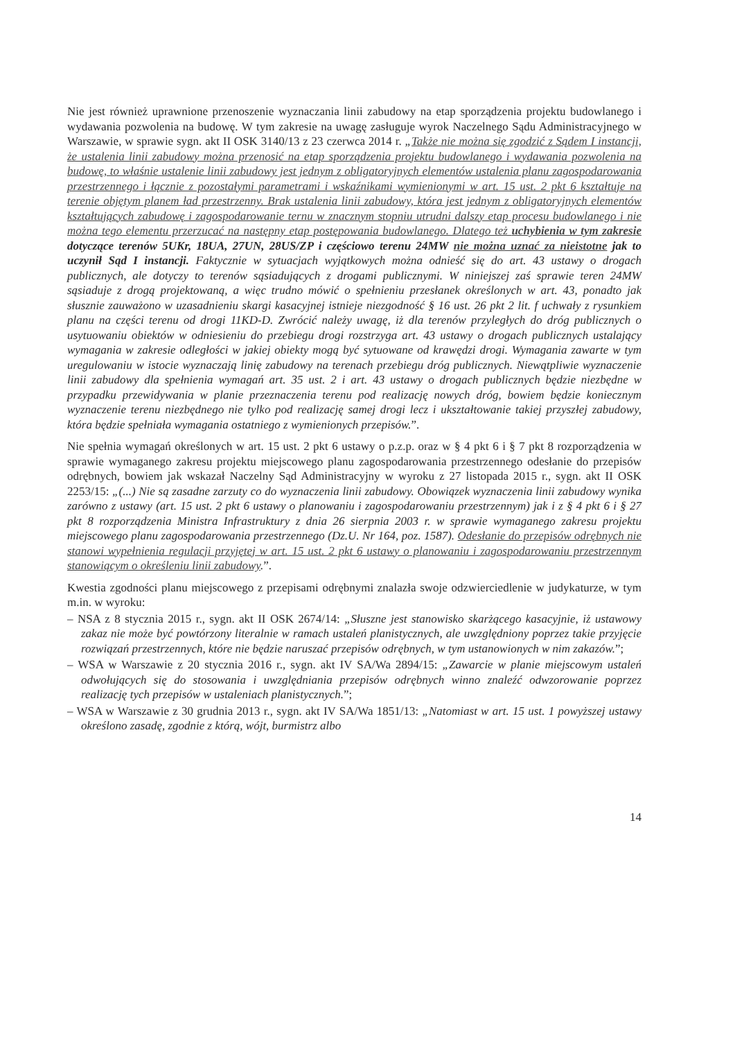Nie jest również uprawnione przenoszenie wyznaczania linii zabudowy na etap sporządzenia projektu budowlanego i wydawania pozwolenia na budowę. W tym zakresie na uwagę zasługuje wyrok Naczelnego Sądu Administracyjnego w Warszawie, w sprawie sygn. akt II OSK 3140/13 z 23 czerwca 2014 r. „Także nie można się zgodzić z Sądem I instancji, że ustalenia linii zabudowy można przenosić na etap sporządzenia projektu budowlanego i wydawania pozwolenia na budowę, to właśnie ustalenie linii zabudowy jest jednym z obligatoryjnych elementów ustalenia planu zagospodarowania przestrzennego i łącznie z pozostałymi parametrami i wskaźnikami wymienionymi w art. 15 ust. 2 pkt 6 kształtuje na terenie objętym planem ład przestrzenny. Brak ustalenia linii zabudowy, która jest jednym z obligatoryjnych elementów kształtujących zabudowę i zagospodarowanie ternu w znacznym stopniu utrudni dalszy etap procesu budowlanego i nie można tego elementu przerzucać na następny etap postępowania budowlanego. Dlatego też uchybienia w tym zakresie dotyczące terenów 5UKr, 18UA, 27UN, 28US/ZP i częściowo terenu 24MW nie można uznać za nieistotne jak to uczynił Sąd I instancji. Faktycznie w sytuacjach wyjątkowych można odnieść się do art. 43 ustawy o drogach publicznych, ale dotyczy to terenów sąsiadujących z drogami publicznymi. W niniejszej zaś sprawie teren 24MW sąsiaduje z drogą projektowaną, a więc trudno mówić o spełnieniu przesłanek określonych w art. 43, ponadto jak słusznie zauważono w uzasadnieniu skargi kasacyjnej istnieje niezgodność § 16 ust. 26 pkt 2 lit. f uchwały z rysunkiem planu na części terenu od drogi 11KD-D. Zwrócić należy uwagę, iż dla terenów przyległych do dróg publicznych o usytuowaniu obiektów w odniesieniu do przebiegu drogi rozstrzyga art. 43 ustawy o drogach publicznych ustalający wymagania w zakresie odległości w jakiej obiekty mogą być sytuowane od krawędzi drogi. Wymagania zawarte w tym uregulowaniu w istocie wyznaczają linię zabudowy na terenach przebiegu dróg publicznych. Niewątpliwie wyznaczenie linii zabudowy dla spełnienia wymagań art. 35 ust. 2 i art. 43 ustawy o drogach publicznych będzie niezbędne w przypadku przewidywania w planie przeznaczenia terenu pod realizację nowych dróg, bowiem będzie koniecznym wyznaczenie terenu niezbędnego nie tylko pod realizację samej drogi lecz i ukształtowanie takiej przyszłej zabudowy, która będzie spełniała wymagania ostatniego z wymienionych przepisów.”.
Nie spełnia wymagań określonych w art. 15 ust. 2 pkt 6 ustawy o p.z.p. oraz w § 4 pkt 6 i § 7 pkt 8 rozporządzenia w sprawie wymaganego zakresu projektu miejscowego planu zagospodarowania przestrzennego odesłanie do przepisów odrębnych, bowiem jak wskazał Naczelny Sąd Administracyjny w wyroku z 27 listopada 2015 r., sygn. akt II OSK 2253/15: „(...) Nie są zasadne zarzuty co do wyznaczenia linii zabudowy. Obowiązek wyznaczenia linii zabudowy wynika zarówno z ustawy (art. 15 ust. 2 pkt 6 ustawy o planowaniu i zagospodarowaniu przestrzennym) jak i z § 4 pkt 6 i § 27 pkt 8 rozporządzenia Ministra Infrastruktury z dnia 26 sierpnia 2003 r. w sprawie wymaganego zakresu projektu miejscowego planu zagospodarowania przestrzennego (Dz.U. Nr 164, poz. 1587). Odesłanie do przepisów odrębnych nie stanowi wypełnienia regulacji przyjętej w art. 15 ust. 2 pkt 6 ustawy o planowaniu i zagospodarowaniu przestrzennym stanowiącym o określeniu linii zabudowy.”.
Kwestia zgodności planu miejscowego z przepisami odrębnymi znalazła swoje odzwierciedlenie w judykaturze, w tym m.in. w wyroku:
– NSA z 8 stycznia 2015 r., sygn. akt II OSK 2674/14: „Słuszne jest stanowisko skarżącego kasacyjnie, iż ustawowy zakaz nie może być powtórzony literalnie w ramach ustaleń planistycznych, ale uwzględniony poprzez takie przyjęcie rozwiązań przestrzennych, które nie będzie naruszać przepisów odrębnych, w tym ustanowionych w nim zakazów.”;
– WSA w Warszawie z 20 stycznia 2016 r., sygn. akt IV SA/Wa 2894/15: „Zawarcie w planie miejscowym ustaleń odwołujących się do stosowania i uwzględniania przepisów odrębnych winno znaleźć odwzorowanie poprzez realizację tych przepisów w ustaleniach planistycznych.”;
– WSA w Warszawie z 30 grudnia 2013 r., sygn. akt IV SA/Wa 1851/13: „Natomiast w art. 15 ust. 1 powyższej ustawy określono zasadę, zgodnie z którą, wójt, burmistrz albo
14